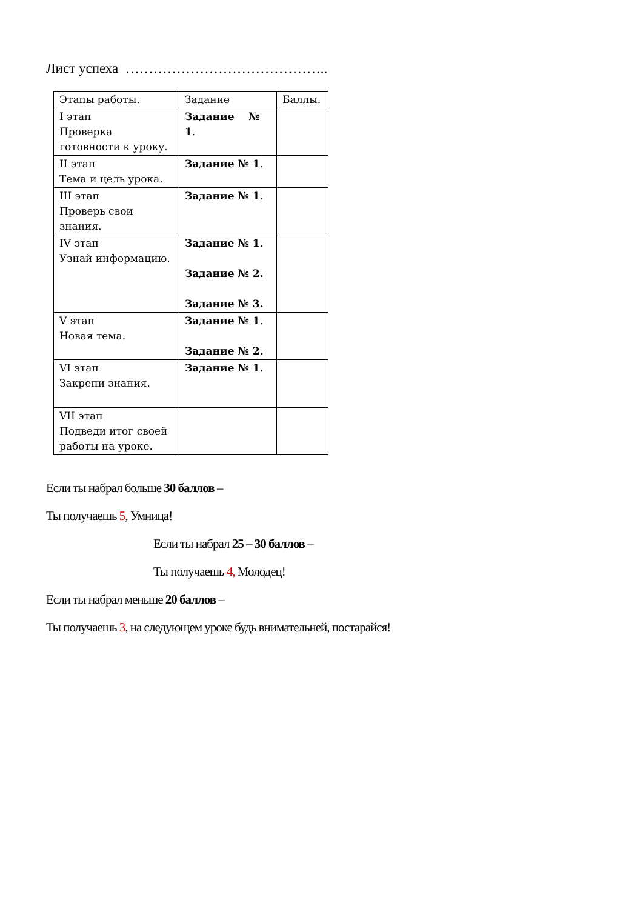Лист успеха ……………………………………..
| Этапы работы. | Задание | Баллы. |
| I этап Проверка готовности к уроку. | Задание № 1 . | |
| II этап Тема и цель урока. | Задание № 1 . | |
| III этап Проверь свои знания. | Задание № 1 . | |
| IV этап Узнай информацию. | Задание № 1 . Задание № 2. Задание № 3. | |
| V этап Новая тема. | Задание № 1 . Задание № 2. | |
| VI этап Закрепи знания. | Задание № 1 . | |
| VII этап Подведи итог своей работы на уроке. | | |
Если ты набрал больше 30 баллов –
Ты получаешь 5, Умница!
Если ты набрал 25 – 30 баллов –
Ты получаешь 4, Молодец!
Если ты набрал меньше 20 баллов –
Ты получаешь 3, на следующем уроке будь внимательней, постарайся!